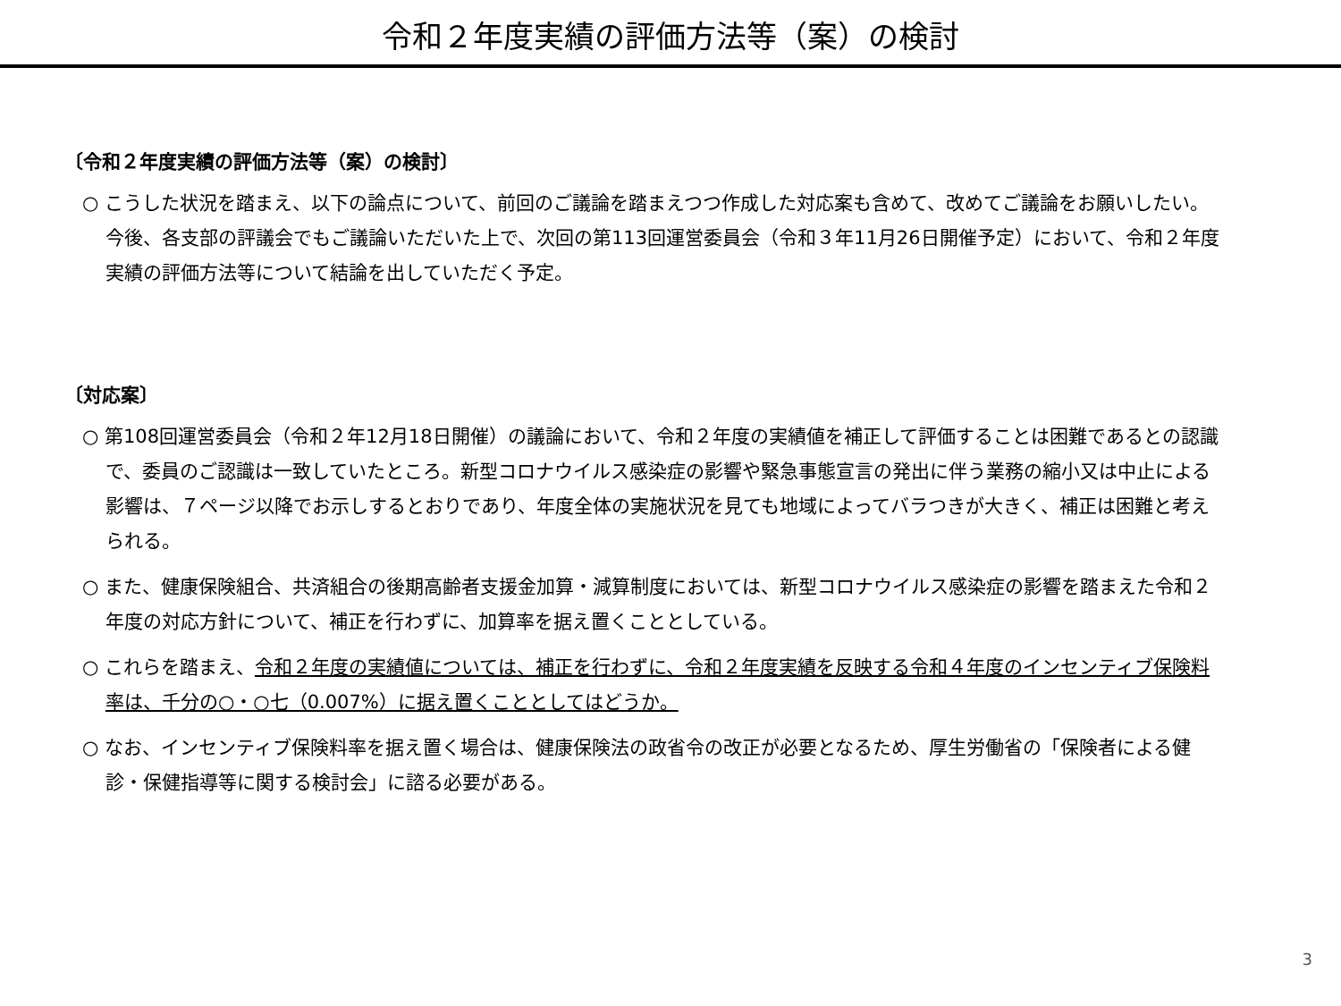令和２年度実績の評価方法等（案）の検討
〔令和２年度実績の評価方法等（案）の検討〕
○ こうした状況を踏まえ、以下の論点について、前回のご議論を踏まえつつ作成した対応案も含めて、改めてご議論をお願いしたい。今後、各支部の評議会でもご議論いただいた上で、次回の第113回運営委員会（令和３年11月26日開催予定）において、令和２年度実績の評価方法等について結論を出していただく予定。
〔対応案〕
○ 第108回運営委員会（令和２年12月18日開催）の議論において、令和２年度の実績値を補正して評価することは困難であるとの認識で、委員のご認識は一致していたところ。新型コロナウイルス感染症の影響や緊急事態宣言の発出に伴う業務の縮小又は中止による影響は、７ページ以降でお示しするとおりであり、年度全体の実施状況を見ても地域によってバラつきが大きく、補正は困難と考えられる。
○ また、健康保険組合、共済組合の後期高齢者支援金加算・減算制度においては、新型コロナウイルス感染症の影響を踏まえた令和２年度の対応方針について、補正を行わずに、加算率を据え置くこととしている。
○ これらを踏まえ、令和２年度の実績値については、補正を行わずに、令和２年度実績を反映する令和４年度のインセンティブ保険料率は、千分の○・○七（0.007%）に据え置くこととしてはどうか。
○ なお、インセンティブ保険料率を据え置く場合は、健康保険法の政省令の改正が必要となるため、厚生労働省の「保険者による健診・保健指導等に関する検討会」に諮る必要がある。
3